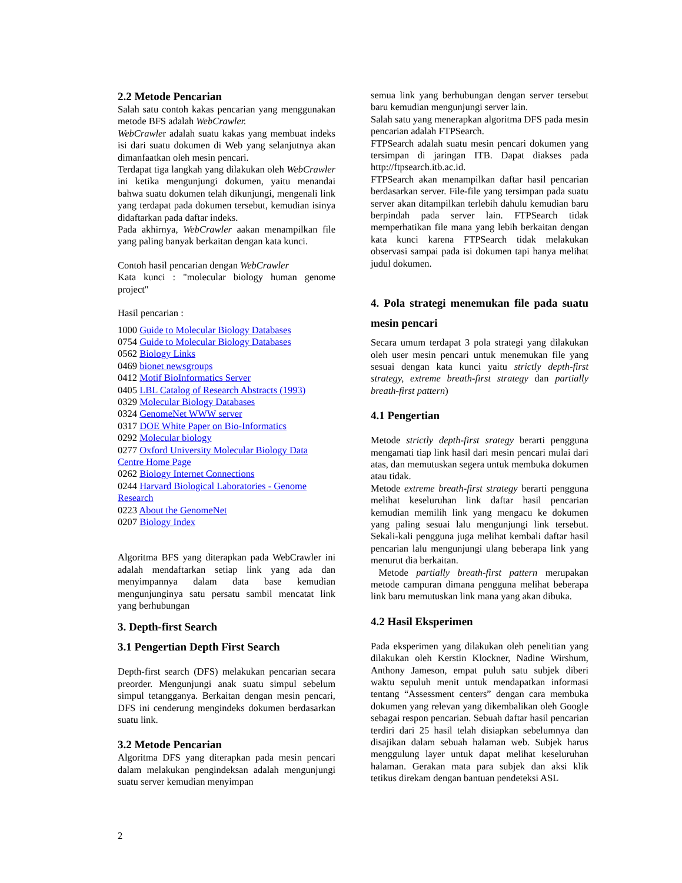2.2 Metode Pencarian
Salah satu contoh kakas pencarian yang menggunakan metode BFS adalah WebCrawler.
WebCrawler adalah suatu kakas yang membuat indeks isi dari suatu dokumen di Web yang selanjutnya akan dimanfaatkan oleh mesin pencari.
Terdapat tiga langkah yang dilakukan oleh WebCrawler ini ketika mengunjungi dokumen, yaitu menandai bahwa suatu dokumen telah dikunjungi, mengenali link yang terdapat pada dokumen tersebut, kemudian isinya didaftarkan pada daftar indeks.
Pada akhirnya, WebCrawler aakan menampilkan file yang paling banyak berkaitan dengan kata kunci.
Contoh hasil pencarian dengan WebCrawler
Kata kunci : "molecular biology human genome project"
Hasil pencarian :
1000 Guide to Molecular Biology Databases
0754 Guide to Molecular Biology Databases
0562 Biology Links
0469 bionet newsgroups
0412 Motif BioInformatics Server
0405 LBL Catalog of Research Abstracts (1993)
0329 Molecular Biology Databases
0324 GenomeNet WWW server
0317 DOE White Paper on Bio-Informatics
0292 Molecular biology
0277 Oxford University Molecular Biology Data Centre Home Page
0262 Biology Internet Connections
0244 Harvard Biological Laboratories - Genome Research
0223 About the GenomeNet
0207 Biology Index
Algoritma BFS yang diterapkan pada WebCrawler ini adalah mendaftarkan setiap link yang ada dan menyimpannya dalam data base kemudian mengunjunginya satu persatu sambil mencatat link yang berhubungan
3. Depth-first Search
3.1 Pengertian Depth First Search
Depth-first search (DFS) melakukan pencarian secara preorder. Mengunjungi anak suatu simpul sebelum simpul tetangganya. Berkaitan dengan mesin pencari, DFS ini cenderung mengindeks dokumen berdasarkan suatu link.
3.2 Metode Pencarian
Algoritma DFS yang diterapkan pada mesin pencari dalam melakukan pengindeksan adalah mengunjungi suatu server kemudian menyimpan
semua link yang berhubungan dengan server tersebut baru kemudian mengunjungi server lain.
Salah satu yang menerapkan algoritma DFS pada mesin pencarian adalah FTPSearch.
FTPSearch adalah suatu mesin pencari dokumen yang tersimpan di jaringan ITB. Dapat diakses pada http://ftpsearch.itb.ac.id.
FTPSearch akan menampilkan daftar hasil pencarian berdasarkan server. File-file yang tersimpan pada suatu server akan ditampilkan terlebih dahulu kemudian baru berpindah pada server lain. FTPSearch tidak memperhatikan file mana yang lebih berkaitan dengan kata kunci karena FTPSearch tidak melakukan observasi sampai pada isi dokumen tapi hanya melihat judul dokumen.
4. Pola strategi menemukan file pada suatu mesin pencari
Secara umum terdapat 3 pola strategi yang dilakukan oleh user mesin pencari untuk menemukan file yang sesuai dengan kata kunci yaitu strictly depth-first strategy, extreme breath-first strategy dan partially breath-first pattern)
4.1 Pengertian
Metode strictly depth-first srategy berarti pengguna mengamati tiap link hasil dari mesin pencari mulai dari atas, dan memutuskan segera untuk membuka dokumen atau tidak.
Metode extreme breath-first strategy berarti pengguna melihat keseluruhan link daftar hasil pencarian kemudian memilih link yang mengacu ke dokumen yang paling sesuai lalu mengunjungi link tersebut. Sekali-kali pengguna juga melihat kembali daftar hasil pencarian lalu mengunjungi ulang beberapa link yang menurut dia berkaitan.
Metode partially breath-first pattern merupakan metode campuran dimana pengguna melihat beberapa link baru memutuskan link mana yang akan dibuka.
4.2 Hasil Eksperimen
Pada eksperimen yang dilakukan oleh penelitian yang dilakukan oleh Kerstin Klockner, Nadine Wirshum, Anthony Jameson, empat puluh satu subjek diberi waktu sepuluh menit untuk mendapatkan informasi tentang “Assessment centers” dengan cara membuka dokumen yang relevan yang dikembalikan oleh Google sebagai respon pencarian. Sebuah daftar hasil pencarian terdiri dari 25 hasil telah disiapkan sebelumnya dan disajikan dalam sebuah halaman web. Subjek harus menggulung layer untuk dapat melihat keseluruhan halaman. Gerakan mata para subjek dan aksi klik tetikus direkam dengan bantuan pendeteksi ASL
2